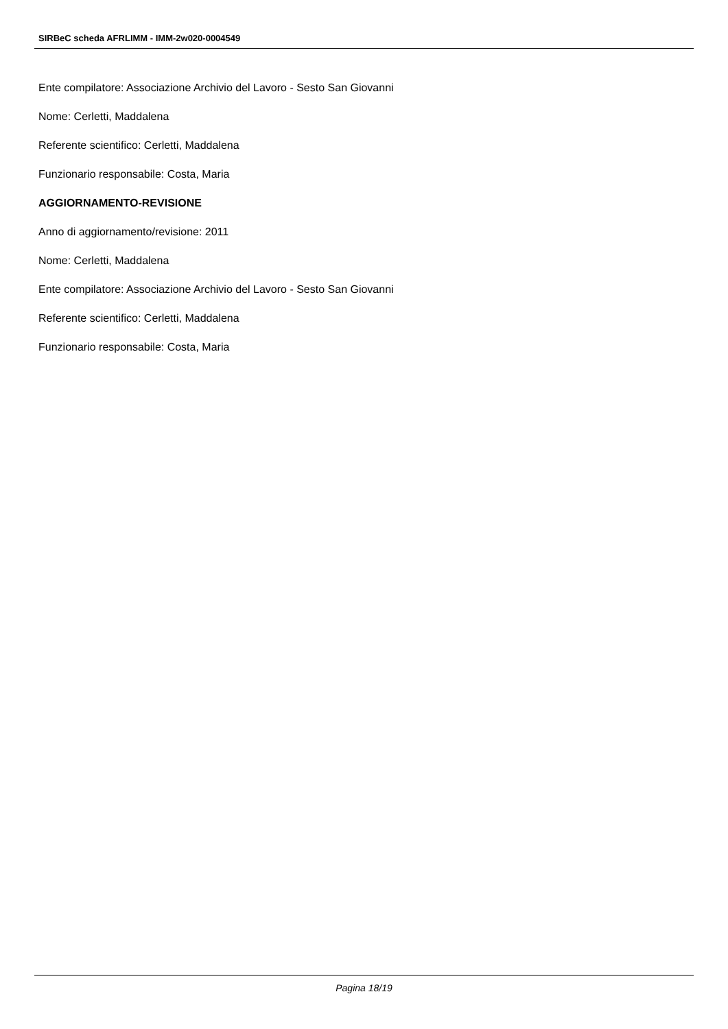SIRBeC scheda AFRLIMM - IMM-2w020-0004549
Ente compilatore: Associazione Archivio del Lavoro - Sesto San Giovanni
Nome: Cerletti, Maddalena
Referente scientifico: Cerletti, Maddalena
Funzionario responsabile: Costa, Maria
AGGIORNAMENTO-REVISIONE
Anno di aggiornamento/revisione: 2011
Nome: Cerletti, Maddalena
Ente compilatore: Associazione Archivio del Lavoro - Sesto San Giovanni
Referente scientifico: Cerletti, Maddalena
Funzionario responsabile: Costa, Maria
Pagina 18/19